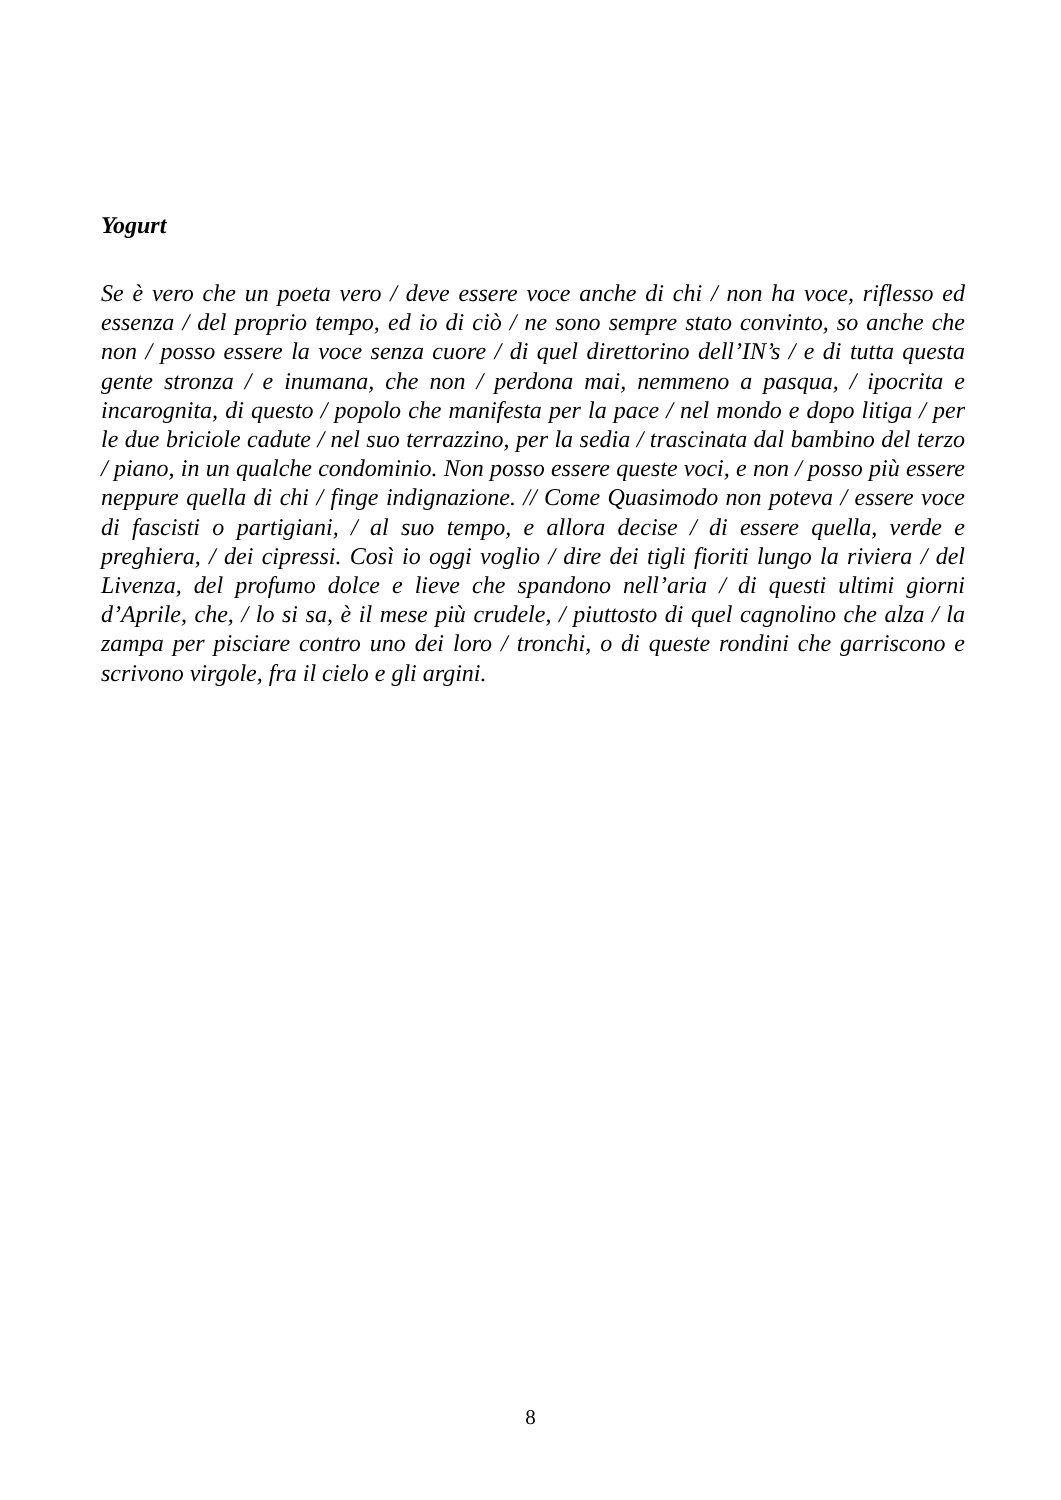Yogurt
Se è vero che un poeta vero / deve essere voce anche di chi / non ha voce, riflesso ed essenza / del proprio tempo, ed io di ciò / ne sono sempre stato convinto, so anche che non / posso essere la voce senza cuore / di quel direttorino dell’IN’s / e di tutta questa gente stronza / e inumana, che non / perdona mai, nemmeno a pasqua, / ipocrita e incarognita, di questo / popolo che manifesta per la pace / nel mondo e dopo litiga / per le due briciole cadute / nel suo terrazzino, per la sedia / trascinata dal bambino del terzo / piano, in un qualche condominio. Non posso essere queste voci, e non / posso più essere neppure quella di chi / finge indignazione. // Come Quasimodo non poteva / essere voce di fascisti o partigiani, / al suo tempo, e allora decise / di essere quella, verde e preghiera, / dei cipressi. Così io oggi voglio / dire dei tigli fioriti lungo la riviera / del Livenza, del profumo dolce e lieve che spandono nell’aria / di questi ultimi giorni d’Aprile, che, / lo si sa, è il mese più crudele, / piuttosto di quel cagnolino che alza / la zampa per pisciare contro uno dei loro / tronchi, o di queste rondini che garriscono e scrivono virgole, fra il cielo e gli argini.
8